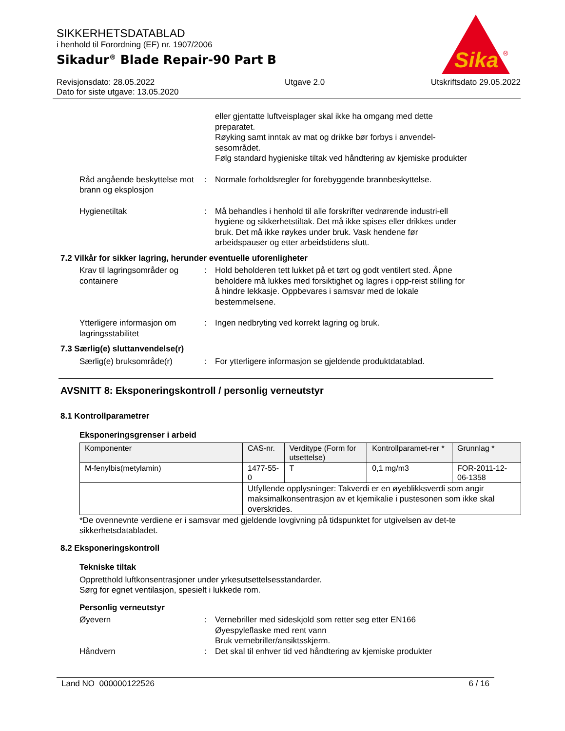SIKKERHETSDATABLAD
i henhold til Forordning (EF) nr. 1907/2006
Sikadur<sup>®</sup> Blade Repair-90 Part B
Revisjonsdato: 28.05.2022
Dato for siste utgave: 13.05.2020 Utgave 2.0 Utskriftsdato 29.05.2022
Sika
®
eller gjentatte luftveisplager skal ikke ha omgang med dette preparatet.
Røyking samt inntak av mat og drikke bør forbys i anvendel-sesområdet.
Følg standard hygieniske tiltak ved håndtering av kjemiske produkter
Råd angående beskyttelse mot brann og eksplosjon
: Normale forholdsregler for forebyggende brannbeskyttelse.
Hygienetiltak : Må behandles i henhold til alle forskrifter vedrørende industri-ell hygiene og sikkerhetstiltak. Det må ikke spises eller drikkes under bruk. Det må ikke røykes under bruk. Vask hendene før arbeidspauser og etter arbeidstidens slutt.
7.2 Vilkår for sikker lagring, herunder eventuelle uforenligheter
Krav til lagringsområder og containere
: Hold beholderen tett lukket på et tørt og godt ventilert sted. Åpne beholdere må lukkes med forsiktighet og lagres i opp-reist stilling for å hindre lekkasje. Oppbevares i samsvar med de lokale bestemmelsene.
Ytterligere informasjon om lagringsstabilitet
: Ingen nedbryting ved korrekt lagring og bruk.
7.3 Særlig(e) sluttanvendelse(r)
Særlig(e) bruksområde(r) : For ytterligere informasjon se gjeldende produktdatablad.
AVSNITT 8: Eksponeringskontroll / personlig verneutstyr
8.1 Kontrollparametrer
Eksponeringsgrenser i arbeid
| Komponenter | CAS-nr. | Verditype (Form for utsettelse) | Kontrollparamet-rer * | Grunnlag * |
| M-fenylbis(metylamin) | 1477-55-0 | T | 0,1 mg/m3 | FOR-2011-12-06-1358 |
| | Utfyllende opplysninger: Takverdi er en øyeblikksverdi som angir maksimalkonsentrasjon av et kjemikalie i pustesonen som ikke skal overskrides. | | | |
*De ovennevnte verdiene er i samsvar med gjeldende lovgivning på tidspunktet for utgivelsen av det-te sikkerhetsdatabladet.
8.2 Eksponeringskontroll
Tekniske tiltak
Oppretthold luftkonsentrasjoner under yrkesutsettelsesstandarder.
Sørg for egnet ventilasjon, spesielt i lukkede rom.
Personlig verneutstyr
Øyevern : Vernebriller med sideskjold som retter seg etter EN166
Øyespyleflaske med rent vann
Bruk vernebriller/ansiktsskjerm.
Håndvern : Det skal til enhver tid ved håndtering av kjemiske produkter
Land NO 000000122526 6 / 16